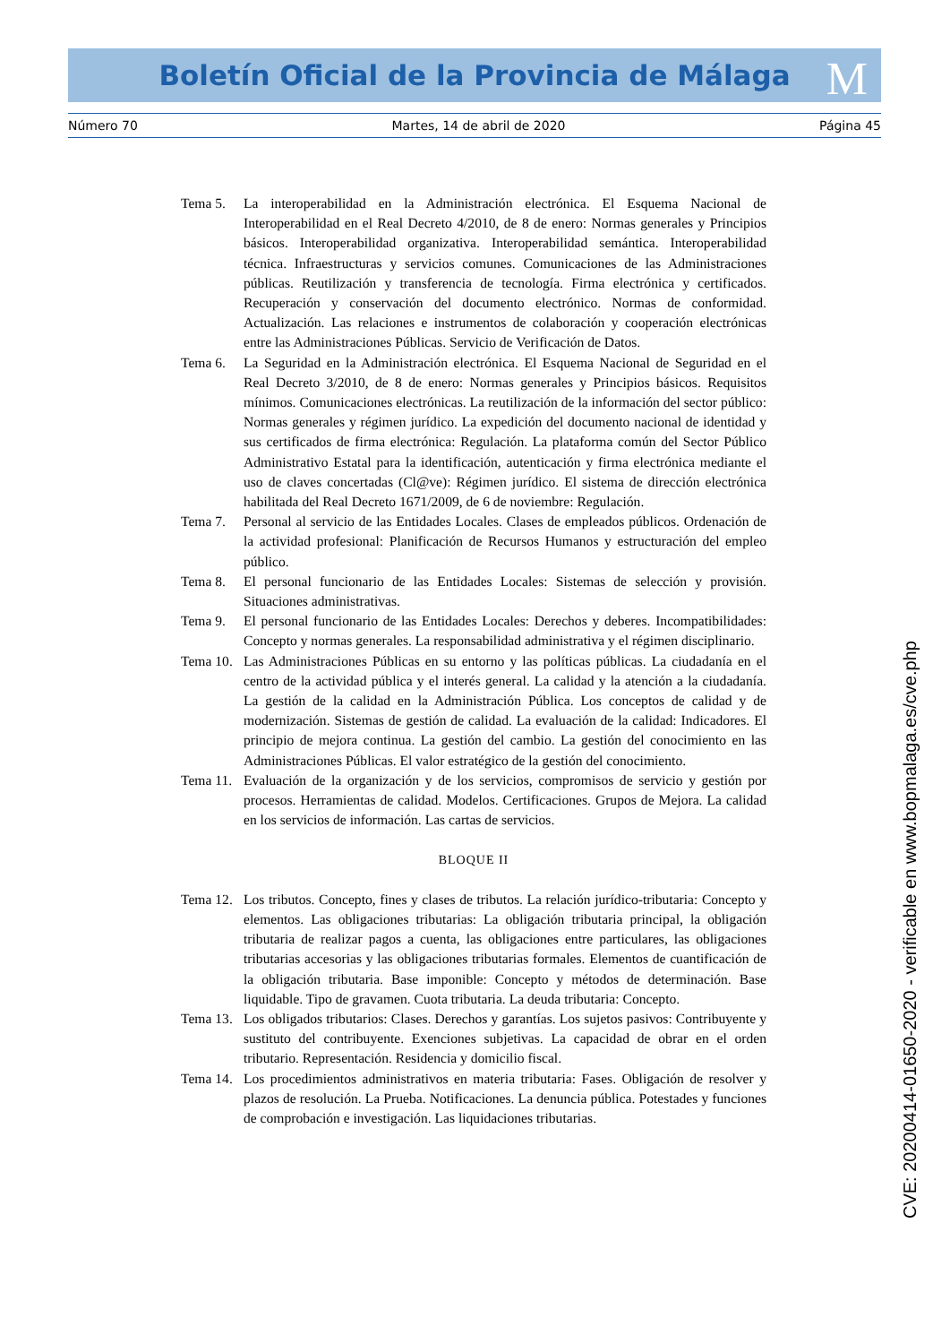Boletín Oficial de la Provincia de Málaga M
Número 70 Martes, 14 de abril de 2020 Página 45
Tema 5. La interoperabilidad en la Administración electrónica. El Esquema Nacional de Interoperabilidad en el Real Decreto 4/2010, de 8 de enero: Normas generales y Principios básicos. Interoperabilidad organizativa. Interoperabilidad semántica. Interoperabilidad técnica. Infraestructuras y servicios comunes. Comunicaciones de las Administraciones públicas. Reutilización y transferencia de tecnología. Firma electrónica y certificados. Recuperación y conservación del documento electrónico. Normas de conformidad. Actualización. Las relaciones e instrumentos de colaboración y cooperación electrónicas entre las Administraciones Públicas. Servicio de Verificación de Datos.
Tema 6. La Seguridad en la Administración electrónica. El Esquema Nacional de Seguridad en el Real Decreto 3/2010, de 8 de enero: Normas generales y Principios básicos. Requisitos mínimos. Comunicaciones electrónicas. La reutilización de la información del sector público: Normas generales y régimen jurídico. La expedición del documento nacional de identidad y sus certificados de firma electrónica: Regulación. La plataforma común del Sector Público Administrativo Estatal para la identificación, autenticación y firma electrónica mediante el uso de claves concertadas (Cl@ve): Régimen jurídico. El sistema de dirección electrónica habilitada del Real Decreto 1671/2009, de 6 de noviembre: Regulación.
Tema 7. Personal al servicio de las Entidades Locales. Clases de empleados públicos. Ordenación de la actividad profesional: Planificación de Recursos Humanos y estructuración del empleo público.
Tema 8. El personal funcionario de las Entidades Locales: Sistemas de selección y provisión. Situaciones administrativas.
Tema 9. El personal funcionario de las Entidades Locales: Derechos y deberes. Incompatibilidades: Concepto y normas generales. La responsabilidad administrativa y el régimen disciplinario.
Tema 10.
Las Administraciones Públicas en su entorno y las políticas públicas. La ciudadanía en el centro de la actividad pública y el interés general. La calidad y la atención a la ciudadanía. La gestión de la calidad en la Administración Pública. Los conceptos de calidad y de modernización. Sistemas de gestión de calidad. La evaluación de la calidad: Indicadores. El principio de mejora continua. La gestión del cambio. La gestión del conocimiento en las Administraciones Públicas. El valor estratégico de la gestión del conocimiento.
Tema 11.
Evaluación de la organización y de los servicios, compromisos de servicio y gestión por procesos. Herramientas de calidad. Modelos. Certificaciones. Grupos de Mejora. La calidad en los servicios de información. Las cartas de servicios.
BLOQUE II
Tema 12.
Los tributos. Concepto, fines y clases de tributos. La relación jurídico-tributaria: Concepto y elementos. Las obligaciones tributarias: La obligación tributaria principal, la obligación tributaria de realizar pagos a cuenta, las obligaciones entre particulares, las obligaciones tributarias accesorias y las obligaciones tributarias formales. Elementos de cuantificación de la obligación tributaria. Base imponible: Concepto y métodos de determinación. Base liquidable. Tipo de gravamen. Cuota tributaria. La deuda tributaria: Concepto.
Tema 13.
Los obligados tributarios: Clases. Derechos y garantías. Los sujetos pasivos: Contribuyente y sustituto del contribuyente. Exenciones subjetivas. La capacidad de obrar en el orden tributario. Representación. Residencia y domicilio fiscal.
Tema 14.
Los procedimientos administrativos en materia tributaria: Fases. Obligación de resolver y plazos de resolución. La Prueba. Notificaciones. La denuncia pública. Potestades y funciones de comprobación e investigación. Las liquidaciones tributarias.
CVE: 20200414-01650-2020 - verificable en www.bopmalaga.es/cve.php